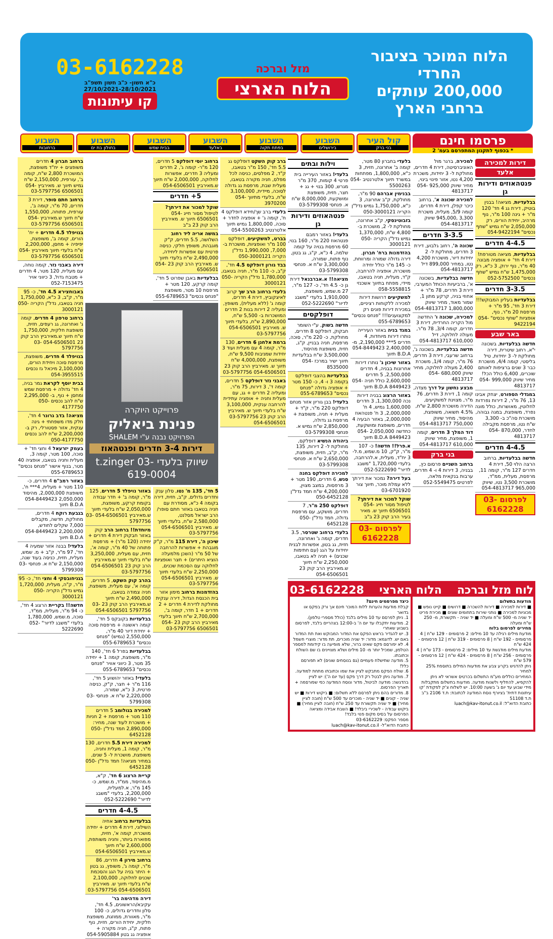הלוח המוכר בציבור החרדי
200,000 עותקים
ברחבי הארץ
מזל וברכה
הלוח הארצי
03-6162228
כ"א חשון- כ"ב חשון תשפ"ב
27/10/2021-28/10/2021
קו עיתונות
פרסמו חינם
* בכפוף לתקנון המתפרסם בעמ' 2
קול העיר
בני ברק
השבוע
בירושלים
השבוע
בפתח תקוה
השבוע
באלעד
השבוע
בבית שמש
השבוע
בחולון בת ים
השבוע
ברחובות
דירות למכירה
אלעד
פנטהאוזים ודירות גן
בבלעדיות, מציאה! בבנין בוטיק, דירת גג 4 חד' 120 מ"ר + גינה 100 מ"ר, נוף מרהיב, יחידת הורים, רק 2,050,000 ש"ח גמיש "שחף נכסים" 054-9422194
4-4.5 חדרים
בבלעדיות, מציאה מטורפת! דירת 4 חד' + אופציה מבונה 40 מ"ר, נוף ירוק, 3 כ"א, רק 1,475,000 ש"ח גמיש "שחף נכסים" 052-5752500
3-3.5 חדרים
בבלעדיות בעליון המבוקש!!! דירת 3 חד', 95 מ"ר + מרפסת 20 מ"ר, נוף, אופציות "שחף נכסים" 054-9422194
באר שבע
חדשה בבלעדיות, בשכונה י"א, רחוב שיטרית, דירה מחולקת ל- 3 יחידות, טיל בליסטי, קומה 4/4, מושכרת כבר 3 שנים ברציפות לאותם שוכרים, 6,400 כולל הכל! מחיר שיווק 999,000 054-4813717
במגדלי הספורט, יצחק אבינו 13, 76 מ"ר, 2 דירות נפרדות לחלוטין, מאושרות, כולל מונה נפרד, משופצת, במגה גבוהה, מושכרת סה"כ ב- 3,300 ש"ח נטו, מרפסת מקבילה לחדר, 870,000 054-4813717
4-4.5 חדרים
חדשה בבלעדיות, ברחוב הרצה הלוי 50, דירת 4 חדרים 127 מ"ר, קומה 11, מרפסת, מעלית, ממ"ד, מושכרת 3,500 נטו, שיווק 965,000 054-4813717
לפרסום 03-6162228
למכירה, ברגר מול האוניברסיטה, דירת 4 חדרים, מחולקת ל- 3 יחידות, משכרת 4,200 נטו, אזור פינוי בינוי, מחיר שיווק 925,000 054-4813717
למכירה שכונה א', ברחוב כיכר קפלן, דירת 4 חדרים, קומה 5/9, מעלית, משכרת 3,300 ,945,000 שיווק 054-4813717
3-3.5 חדרים
שכונה ה', רחוב גלבוע, דירת 3 חדרים, מחולקת ל- 2 יחידות דיור, מושכרת 4,200 נטו, במחיר 899,000 דיל 054-4813717
חדשה בבלעדיות, בשכונה א', ברביעיות הכותל המערבי, דירת 3 חדרים, 78 מ"ר + אחוזי בניה, קרקע מתון 1, שמור מאוד, מחיר שיווק 1,800,000 054-4813717
למכירה, שכונה ו' החדשה מול הקריה החרדית, דירת 3 חדרים, קומה 3/4, 78 מ"ר, מעולה לחלוקה, דיל 610,000 054-4813717
חדשה בבלעדיות, בשכונה ג', ברחוב שרעבי, דירת 3 חדרים, 76 מ"ר, קומה 1/4, משכרת 2,400 מעולה לחלוקה, מחיר שיווק 680,000 054-4813717
מבצע נחשון על דרך מצדה, קומה 1, דירת 3 חדרים, 76 מ"ר, מצוינת למשקיעים, הדירה מושכרת 2,800 ש"ח, 4.5% תשואה, משופצת, מהיסוד, מחיר שיווק 750,000 054-4813717
דוד המלך 3 חדרים, קומה 1, משופצת, מחיר שיווק 610,000 054-4813717
בני ברק
ברחוב השניים פרסום כץ, בבניה, 3 דירות 4 ו- 4 חדרים, ערבות בנקאית מלאה, לפרטים 052-5549475
בלעדי בחברון 80 מטר, קומה ב' אחרונה, חזית, 3 כ"א, 1,800,000, מפתחות במשרד תיווך אלטרנטיב 054-5500263
בבנימין אברהם 90 מ"ר, מחולקת, ק"ב אחרונה, 3 כ"א, 1,750,000 גמיש נדל"ן הקריה 050-3000121
בזבוטינסקי, ק"ב אחרונה, מחולקת ל- 2, מושכרת ב- 4,800 ש"ח, 1,370,000 גמיש נדל"ן הקריה 050-3000121
בהזדמנות ברח' חברון, דירה גדולה שמורה ומרווחת, כ- 145 מ"ר כולל יחידה מושכרת, אופציה להרחבה, ק"ד, מעלית, חניה בטאבו, מיידי, מפתח בתיווך אשכנזי 058-5558815
למשקיעים דרושות דירות למכירה ללקוחות רציניים, במכירת דירות פונים רק למקצוענים!!! "פנחס נכסים" 055-6789653
במגד בניה באזור העירייה נותרו דירות מיוחדות, 4 חדרים 5*** 2,190,000, מ- 2,400,000 054-8449423 B.D.A תיווך
באזור שיכון ג' נותרו דירות אחרונות בבניה, 4 חדרים 2,500,000, 5 חדרים 2,600,000 כולל חניה 054-8449423 B.D.A תיווך
באזור הרצוג בבניה דירות נכה 1,300,000, 3 חדרים 1,600,000 גמיש, 4 ח' 2,000,000, 3 ח' פנטהאוז 2,000,000, באזור הבעיה 4 חדרים, משופצת ומושקעת, כחדשה 2,050,000 054-8449423 B.D.A תיווך
א.פרל!! חדשה! כ- 107 מ"ר, ק"ק, 10 מ.שמש, מ.ל- 3 יח"ד, מעלית, א.להרחבה, בלעדי 1,720,000 "משבג לדיור" 052-5222690
בעל דירה? נמכור את דירתך ללא עמלת מוכר, תיווך צור 03-6701920
שוקל למכור את דירתך? לטיפול מסור חייג 054-6506501 תיווך ש. מאיר בעיר הרב קוק 23 ב"ב
לפרסום 03-6162228
וילות ובתים
בלעדי! באזור העירייה בית פרטי 4 קומות, 370 מ"ר מגרש, 300 בנוי + גג + חצר, חזית, משופצת ומושקעת, 8,000,000 ש"ח א. פנחסי 03-5799308
פנטהאוזים ודירות גן
בלעדי! באזור רמבם פנטהאוז 220 מ"ר, 160 בנוי, 60 מרפסת בנויה על קומה שלמה, 4 כ"א, ק"ג, גג בטון, נוף פתוח, שמורה, 3,300,000 ש"ח א. פנחסי 03-5799308
מציאה!! א.אברבנאל דירת גן כ- 4.5 חד', כ- 127 מ"ר, 27 מ.שמש, משופצת, 1,910,000 בלעדי "משבג לדיור" 052-5222690
דופלקסים
חדשה בשוק, ע"י השומר חבקוק, דופלקס 8 חדרים, מחולקת, כ- 220 מ"ר, סוכה, מרפסת, חניה בבניין, ק"ג, חזית, משופצת מהיסוד, 3,500,000 ש"ח בבלעדיות תיווך ישיר במרכז 054-8535000
בבלעדיות בהצבי דופלקס בקומה 3 ו- 4, כ- 150 מטר + אופציה גדולה "פנחס נכסים" 055-6789653
בלעדי! בבן גוריון אזור מנחם דופלקס 220 מ"ר, ק"ד + מעלית + חניה, משופצת + מרפסת גג גדולה, 2,850,000 ש"ח גמיש א. פנחסי 03-5799308
ביהודה הנשיא דופלקס, מחולקת ל- 2 דירות, 135 מ"ר, ק"ב, חזית, משופצת, 2,650,000 ש"ח א. פנחסי 03-5799308
למכירה דופלקס בחנה סנש, 6 חדרים, 190 מטר + 3 מרפסות, במצב מצוין, 4,200,000 ש"ח חמד נדל"ן 050-6452128
דופלקס 250 מ"ר, 7 חדרים, מושקע, עם מרפסת גדולה, חמד נדל"ן 050-6452128
בלעדי ברחוב שטרסר, 3.5 חדרים, קומה ג' ואחרונה, חזית, גג בטון, אפשרות לבנית יחידות על הגג (עם חתימות שכנים) + חניה לא בטאבו, 2,250,000 ש"ח תיווך ש.מאירביץ הרב קוק 23 054-6506501
לוח מזל וברכה הלוח הארצי 03-6162228
מודעות בתשלום
■ דירות למכירה ■ דירות להשכרה ■ דרושים ■ קייט נופש ■ מכוניות למכירה ■ נותני שירות בתחומים שונים ■ מכירת פריט יד שניה מ- 500 ש"ח ומעלה ■ יד שניה - תקשורת, מ- 250 ש"ח ומעלה
מחירים לפרסום בלוח
מודעת מילים רגילה עד 10 מילים: 2 פרסומים - 129 ש"ח | 4 פרסומים - 192 ש"ח | 8 פרסומים - 319 ש"ח | 12 פרסומים - 424 ש"ח
מודעת מילים מודגשת עד 10 מילים: 2 פרסומים - 173 ש"ח | 4 פרסומים - 256 ש"ח | 8 פרסומים - 424 ש"ח | 12 פרסומים - 579 ש"ח
ניתן להדגיש בקרע צבע את מודעות המילים בתוספת 25% למחיר
המחירים כוללים מע"מ התשלום בכרטיס אשראי לא ניתן להקפיא, להחליף ולשנות מודעה. מודעות בתשלום מתקבלות מידי שבוע עד יום ג' בשעה 10:00. יש לשלוח צ'ק לפקודת 'קו עיתונות דתית' בציורף נוסח המודעה לכתובת: ת.ד 2106 ב"ב ת.ד 51108
כתובת הדוא"ל: luach@kav-itonut.co.il
כיצד מפרסמים חינם?
קבלת מודעות והערות ללוח המוכר חינם אך ורק בפקס או בדואר
1. ניתן לפרסם עד 10 מילים בלבד (כולל מספרי טלפון).
2. מודעות יתקבלו עד יום ה' ב-12:00 בצהריים בלבד, לפרסום בשבוע שאחרי
3. יש להגדיר בראש הפקס את המדור המבוקש ואת תת המדור באם יש. לדוגמא: מדור: יד שניה מוכרים, תת מדור: מוצרי חשמל
4. לא יפורסם פקס שאינו ברור, שלא מופיעה בו קידומת למספר הטלפון, שמכיל יותר מ- 10 מילים ושלא מצויינים בו שם השולח וכתובתו.
5. מודעה שתישלח פעמיים (גם בנוסחים שונים) לא תפורסם כלל!
6. שולח הפקס מתבקש לציין את שמו וכתובתו מתחת למודעה.
7. מודעה ניתן לבטל רק דרך פקס (עד יום ה'): יש לציין בהדגשה: מודעה לביטול, מדור ונוסח המודעה כפי שפורסמה + תאריך הפרסום.
8. מדורים בהם ניתן לפרסם ללא תשלום: ■ ביקוש דירות ■ יש שניה - קונים ■ יד שניה - מוכרים עד 500 ש"ח (חובה לציין מחיר) ■ יד שניה תקשורת עד 250 ש"ח (חובה לציין מחיר) ■ ביקוש עבודה - לשכירי ביבלד! ■ השבת אבידה ומציאה
הפרסום על בסיס מקום פנוי בלבד!
מספר הפקס: 03-6162229
כתובת הדוא"ל- luach@kav-itonut.co.il
ברב קוק השקט דופלקס גג 5.5 חד', 150 מ"ר בטאבו, ק"ד, 2 מפלסים, כניסה לכל מפלס, חניה מקורה בטאבו, מעלית שבת, מרפסת גג גדולה לסוכה, מיידית, 3,100,000 ש"ח, בלעדי מתיווך 054-3970200
בלעדי ברב שך/חידא דופלקס 4 ח', קומה ג' + אופציה לחדר + סוכה, 1,800,000 גמיש תיווך אלטרנטיב 054-5500263
בברט, למשקיעים, דופלקס 100 מ"ר ואופציות, מושכרת ב- 7,000, 1,990,000 נדל"ן הקריה 050-3000121
בבד גורון דופלקס 4.5 חד', ק"ב, כ- 110 מ"ר, חניה בטאבו, 1,780,000 נדל"ן הקריה 050-3000121
בלעדי ברחוב הרב שך קרוב לאיצקוביץ, דירת 4 חדרים, קומה ג' (ללא מעלית), משופץ, ומעליה 2 דירות בנות 2 חדרים המושכרות ב- 5,500 ש"ח, 2,890,000 ש"ח, בלעדי תיווך ש. מאירביץ 054-6506501 03-5797756
ברמת אלחנן 6 חדרים, 130 מ"ר, קומה 4 עם מעלית ועוד 3 יחידות שמניבות 9,500 ש"ח, משופצת, 4,000,000 ש"ח תיווך ש. מאירביץ הרב קוק 23 054-6506501 03-5797756
באבני נזר דופלקס 5 חדרים, קומה ד', 3 דירות, 75 מ"ר, ומעליה 2 חדרים + גג, עם מעלית וחניה + אופציה עתידית להרחבה ענקית, 3,100,000 ש"ח בלעדי תיווך ש. מאירביץ הרב קוק 23 03-5797756 054-6506501
ברחוב יוסי דופלקס 5 חדרים, 120 מ"ר- קומה ג', 2 חדרים ומעליה 3 חדרים, אפשרות לחלוקה, 2,000,000 ש"ח תיווך ש.מאירביץ 054-6506501
5+ חדרים
שוקל למכור את דירתך? לטיפול מסור חייג 054-6506501 תיווך ש. מאירביץ הרב קוק 23 ב"ב
במשה אריה ליד רחוב השלושה, 5.5 חדרים, ק"ק מוגבהת, משופץ חלקי, כניסה פרטית עם אפשרות ליחידה, 2,490,000 ש"ח בלעדי תיווך ש. מאירביץ הרב קוק 23 054-6506501
בבלעדיות באבן שפרוט 5 חד', קומה קרקע, 120 מטר + מרפסת 10 מטר, משופצת "פנחס נכסים" 055-6789653
פרוייקט היוקרה
פנינת ביאליק
הפרויקט נבנה ע"י SHALEM
דירות 3-4 חדרים ופנטהאוז
t.zinger שיווק בלעדי 03-619-0004
5 חד', 135 מ' נטו, סלון ענק וחדרים גדולים, ק"ב, חזית, דירה בקומה 4 כ"א, מסודרת עם חניה בטאבו באזור חתם סופר/ הרב ישראל מסלנט, 2,580,000 ש"ח, בלעדי תיווך ש. מאירביץ 054-6506501 03-5797756
שיכון ה', דירת 115 מ"ר, ק"ק מוגבהת + אפשרות להרחבה של 50 מ"ר (השכן מלמעלה הוציא היתרים) + חצר ואופציות לחלוקה עם הסכמת שכנים, 2,250,000 ש"ח בלעדי תיווך ש. מאירביץ 054-6506501 03-5797756
בהזדמנות ברחוב מימון אזור בית הכנסת הגדול, דירה ענקית מחולקת לדירת 4 חדרים + 2 חדרים + 1 חדר, קומה ב', 2,700,000 ש"ח תיווך בלעדי מאירביץ הרב קוק 23 054-6506501 03-5797756
באזור נויפלד 5 חדרים, 125 מ"ר, קומה ב' + חדר עבודה בקומת קרקע, משופצת, 2,050,000 ש"ח בלעדי תיווך ש.מאירביץ 054-6506501 03-5797756
מיוחדת!! ברחוב הרב קוק באזור חבקוק דירת 4 חדרים + יחידה (120 מ"ר) + מרפסת פתוחה של 40 מ"ר, קומה א', חזית, עם מעלית, 3,250,000 ש"ח בלעדי תיווך ש.מאירביץ הרב קוק 23 054-6506501 03-5797756
בהרב קוק השקט, 5 חדרים, קומה א', עם מעלית, משופצת, חניה צמודה בטאבו, 2,490,000 ש"ח תיווך ש.מאירביץ הרב קוק 23 03-5797756 054-6506501
בבלעדיות בקובקס 5 חד', קומה ראשונה + מרפסת סוכה + יחידת דיור 40 מ"ר, 2,550,000 (גמיש) "פנחס נכסים" 055-6789653
בבלעדיות בפרל 6 חד', 140 מ"ר, משופצת, קומה 1 + יחידה 35 מטר, 3 כיווני אוויר "פנחס נכסים" 055-6789653
בלעדי! באזור יהושוע 5 חד', 116 מ"ר + חצר, ק"ק, כניסה פרטית, 3 כ"א, שמורה, 2,220,000 ש"ח א. פנחסי 03-5799308
למכירה בגולומב 5 חדרים 110 מטר + מרפסת + 2 חניות + מושכרת לעוד שנה, מחיר: 2,890,000 חמד נדל"ן 050-6452128
למכירה דירת 5.5 חדרים, 130 מ"ר, קומה 1, מעלית וחניה, משופצת, מושכרת ל- 5 שנים, במחיר מציאה! חמד נדל"ן 050-6452128
קריית הרצוג 6 חד', ק"א, מ.מהיסוד, ממ"ד, מ.שמש, כ- 145 מ"ר, א.למעלית, 2,200,000, בלעדי "משבג לדיור" 052-5222690
4-4.5 חדרים
בבלעדיות ברחוב אחיה השילוני, דירת 4 חדרים + יחידה מושכרת, קומה א', חזית, מפוארת ביותר, וחניה משותפת, 2,600,000 ש"ח תיווך ש.מאירביץ 054-6506501
ברחוב מירון 4 חדרים, 86 מ"ר, קומה ג', משופץ, גג בטון + היתר בניה על הגג והסכמת שכנים לחלוקה, 2,100,000 ש"ח בלעדי תיווך ש. מאירביץ 054-6506501 03-5797756
דירה מדהימה בר' עקיבא/הראשונים, 4.5 חד', סלון וחדרים גדולים, כ- 100 מ"ר, מאוורת, ממוזגת, משופצת חלקית, יחידת הורים, חזית, נוף פתוח, ק"ג, חניה מקורה + אופציה גג בטון 054-5905884
ברחוב חברון 4 חדרים משופצים + יח"ד משופצת, המושכרת 2,800 ש"ח, קומה ב', עורפית, 2,150,000 ש"ח גמיש תיווך ש. מאירביץ 054-6506501 03-5797756
ברחוב חתם סופר, דירת 3 חדרים, 70 מ"ר, קומה ב', עורפית, פתוחה, 1,550,000 ש"ח תיווך ש.מאירביץ 054-6506501 03-5797756
בנויפלד 4.5 חדרים + יח' הורים, קומה ב', משופצת, יפיפיה + מחסן, 2,200,000 ש"ח בלעדי תיווך מאירביץ 054-6506501 03-5797756
דירה באבני נזר, קומה נוחה, עם מעלית, 120 מטר, 4 חדרים + מטבח גדול, 3 כיווני אויר 052-7153475
באבוחצירא 4.5 חד', כ- 95 מ"ר, ק"ב, 3 כ"א, 1,750,000 חניה בטאבו, נדל"ן הקריה 050-3000121
ברחוב טרפון 4 חדרים, קומה ג' ואחרונה, גג רעפים, חזית, משופצת חלקית, 1,750,000 ש"ח תיווך ש.מאירביץ הרב קוק 23 054-6506501 03-5797756
בנויפלד 4 חדרים, משופצת, מרפסת סוכה ויחידת הורים, 2,100,000 מיכאל גז נכסים 054-3955515
בבית יוסף לקראת גמר בניה, 4 חד' גדולה + מרפסת שמש ומחסן + נוף, ב- 2,295,000 ש"ח להב נכסים 050-4177750
מציאה! בדב גרונר 4 חד', חלק מדו משפחתי + גינה ענקית, אזור פסטורלי, רק ב- 2,200,000 ש"ח להב נכסים 050-4177750
בעמק יזרעאל 4 וחצי חד' + סוכה, 100 מטר, קומה 3, מעלית וחניה בטאבו, אופציה 40 מטר, בנוף אישור "פנחס נכסים" 055-6789653
באזור רמב"ם 4 חדרים, כ- 110 מטר + מעלית, 4*** ח', משופצת 2,000,000, מהיסוד 2,050,000 054-8449423 B.D.A תיווך
בגבעת רוקח 4 חדרים, מחולקת, חדשה, מקבלים 7,000 שקלים לחודש, 2,200,000 054-8449423 B.D.A תיווך
בלעדי! בבנה אזור שמעיה 4 חד', 97 מ"ר, ק"ב + מ. שמש, מעלית, חזית, כניסה בעוד שנה, 2,150,000 ש"ח א. פנחסי 03-5799308
בגניחובסקי 4 וחצי חד', כ- 95 מ"ר, ק"ה, מעלית, 1,720,000 גמיש נדל"ן הקריה 050-3000121
חדשה!! בקריית הרצוג 4 חד', כ- 94 מ"ר, מעלית, ממ"ד, סוכה, מ.שמש, 1,780,000 בלעדי "משבג לדיור" 052-5222690